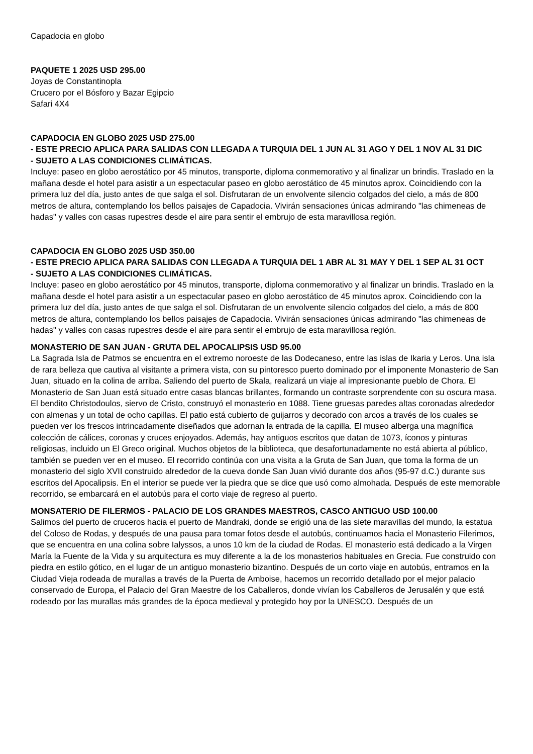Capadocia en globo
PAQUETE 1 2025 USD 295.00
Joyas de Constantinopla
Crucero por el Bósforo y Bazar Egipcio
Safari 4X4
CAPADOCIA EN GLOBO 2025 USD 275.00
- ESTE PRECIO APLICA PARA SALIDAS CON LLEGADA A TURQUIA DEL 1 JUN AL 31 AGO Y DEL 1 NOV AL 31 DIC
- SUJETO A LAS CONDICIONES CLIMÁTICAS.
Incluye: paseo en globo aerostático por 45 minutos, transporte, diploma conmemorativo y al finalizar un brindis. Traslado en la mañana desde el hotel para asistir a un espectacular paseo en globo aerostático de 45 minutos aprox. Coincidiendo con la primera luz del día, justo antes de que salga el sol. Disfrutaran de un envolvente silencio colgados del cielo, a más de 800 metros de altura, contemplando los bellos paisajes de Capadocia. Vivirán sensaciones únicas admirando "las chimeneas de hadas" y valles con casas rupestres desde el aire para sentir el embrujo de esta maravillosa región.
CAPADOCIA EN GLOBO 2025 USD 350.00
- ESTE PRECIO APLICA PARA SALIDAS CON LLEGADA A TURQUIA DEL 1 ABR AL 31 MAY Y DEL 1 SEP AL 31 OCT
- SUJETO A LAS CONDICIONES CLIMÁTICAS.
Incluye: paseo en globo aerostático por 45 minutos, transporte, diploma conmemorativo y al finalizar un brindis. Traslado en la mañana desde el hotel para asistir a un espectacular paseo en globo aerostático de 45 minutos aprox. Coincidiendo con la primera luz del día, justo antes de que salga el sol. Disfrutaran de un envolvente silencio colgados del cielo, a más de 800 metros de altura, contemplando los bellos paisajes de Capadocia. Vivirán sensaciones únicas admirando "las chimeneas de hadas" y valles con casas rupestres desde el aire para sentir el embrujo de esta maravillosa región.
MONASTERIO DE SAN JUAN - GRUTA DEL APOCALIPSIS USD 95.00
La Sagrada Isla de Patmos se encuentra en el extremo noroeste de las Dodecaneso, entre las islas de Ikaria y Leros. Una isla de rara belleza que cautiva al visitante a primera vista, con su pintoresco puerto dominado por el imponente Monasterio de San Juan, situado en la colina de arriba. Saliendo del puerto de Skala, realizará un viaje al impresionante pueblo de Chora. El Monasterio de San Juan está situado entre casas blancas brillantes, formando un contraste sorprendente con su oscura masa. El bendito Christodoulos, siervo de Cristo, construyó el monasterio en 1088. Tiene gruesas paredes altas coronadas alrededor con almenas y un total de ocho capillas. El patio está cubierto de guijarros y decorado con arcos a través de los cuales se pueden ver los frescos intrincadamente diseñados que adornan la entrada de la capilla. El museo alberga una magnífica colección de cálices, coronas y cruces enjoyados. Además, hay antiguos escritos que datan de 1073, íconos y pinturas religiosas, incluido un El Greco original. Muchos objetos de la biblioteca, que desafortunadamente no está abierta al público, también se pueden ver en el museo. El recorrido continúa con una visita a la Gruta de San Juan, que toma la forma de un monasterio del siglo XVII construido alrededor de la cueva donde San Juan vivió durante dos años (95-97 d.C.) durante sus escritos del Apocalipsis. En el interior se puede ver la piedra que se dice que usó como almohada. Después de este memorable recorrido, se embarcará en el autobús para el corto viaje de regreso al puerto.
MONSATERIO DE FILERMOS - PALACIO DE LOS GRANDES MAESTROS, CASCO ANTIGUO USD 100.00
Salimos del puerto de cruceros hacia el puerto de Mandraki, donde se erigió una de las siete maravillas del mundo, la estatua del Coloso de Rodas, y después de una pausa para tomar fotos desde el autobús, continuamos hacia el Monasterio Filerimos, que se encuentra en una colina sobre Ialyssos, a unos 10 km de la ciudad de Rodas. El monasterio está dedicado a la Virgen María la Fuente de la Vida y su arquitectura es muy diferente a la de los monasterios habituales en Grecia. Fue construido con piedra en estilo gótico, en el lugar de un antiguo monasterio bizantino. Después de un corto viaje en autobús, entramos en la Ciudad Vieja rodeada de murallas a través de la Puerta de Amboise, hacemos un recorrido detallado por el mejor palacio conservado de Europa, el Palacio del Gran Maestre de los Caballeros, donde vivían los Caballeros de Jerusalén y que está rodeado por las murallas más grandes de la época medieval y protegido hoy por la UNESCO. Después de un